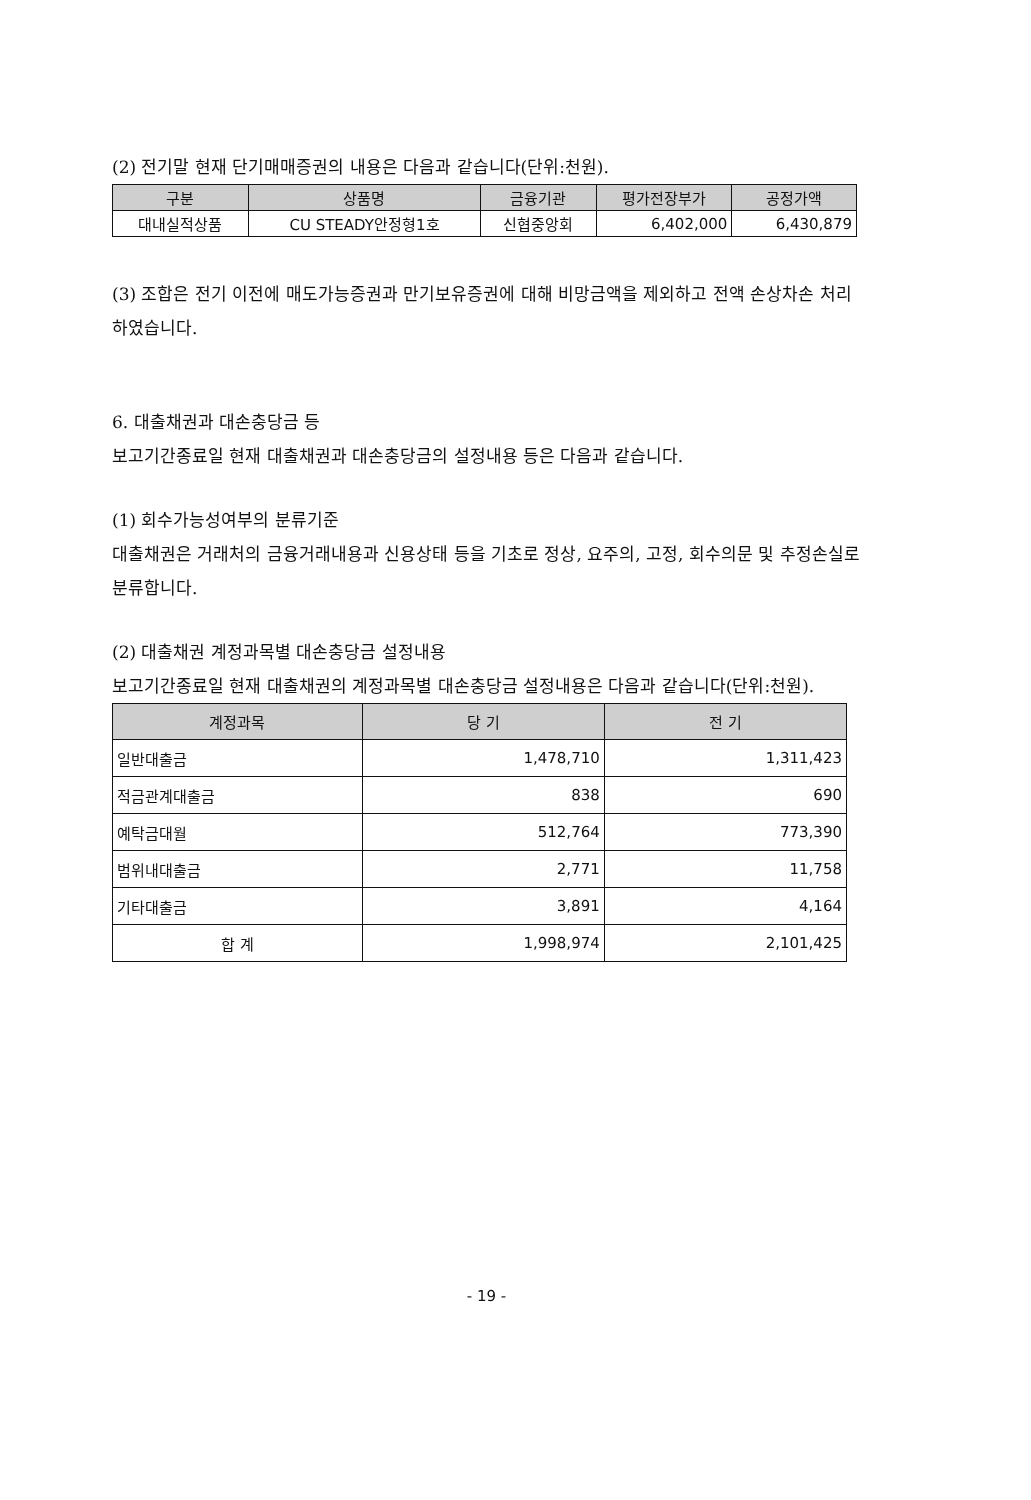(2) 전기말 현재 단기매매증권의 내용은 다음과 같습니다(단위:천원).
| 구분 | 상품명 | 금융기관 | 평가전장부가 | 공정가액 |
| --- | --- | --- | --- | --- |
| 대내실적상품 | CU STEADY안정형1호 | 신협중앙회 | 6,402,000 | 6,430,879 |
(3) 조합은 전기 이전에 매도가능증권과 만기보유증권에 대해 비망금액을 제외하고 전액 손상차손 처리하였습니다.
6. 대출채권과 대손충당금 등
보고기간종료일 현재 대출채권과 대손충당금의 설정내용 등은 다음과 같습니다.
(1) 회수가능성여부의 분류기준
대출채권은 거래처의 금융거래내용과 신용상태 등을 기초로 정상, 요주의, 고정, 회수의문 및 추정손실로 분류합니다.
(2) 대출채권 계정과목별 대손충당금 설정내용
보고기간종료일 현재 대출채권의 계정과목별 대손충당금 설정내용은 다음과 같습니다(단위:천원).
| 계정과목 | 당 기 | 전 기 |
| --- | --- | --- |
| 일반대출금 | 1,478,710 | 1,311,423 |
| 적금관계대출금 | 838 | 690 |
| 예탁금대월 | 512,764 | 773,390 |
| 범위내대출금 | 2,771 | 11,758 |
| 기타대출금 | 3,891 | 4,164 |
| 합 계 | 1,998,974 | 2,101,425 |
- 19 -